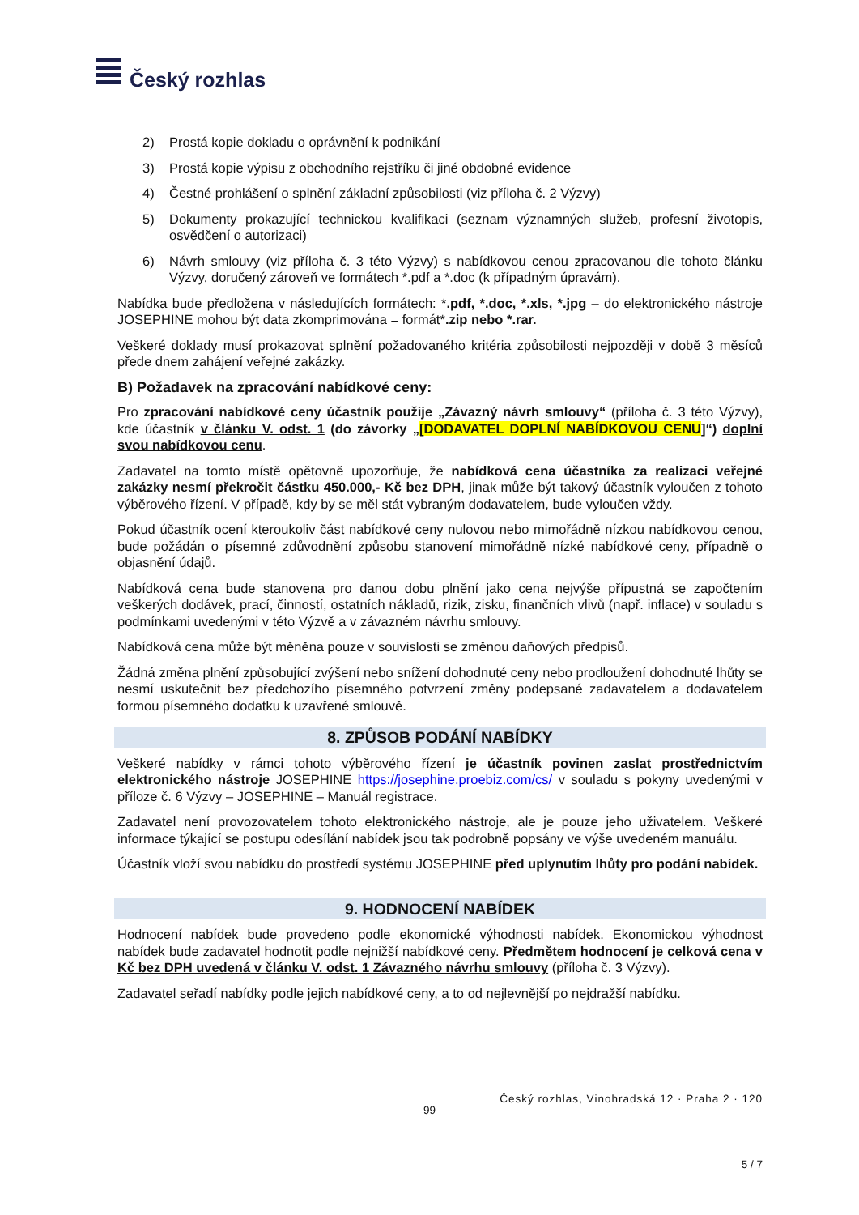Český rozhlas
2) Prostá kopie dokladu o oprávnění k podnikání
3) Prostá kopie výpisu z obchodního rejstříku či jiné obdobné evidence
4) Čestné prohlášení o splnění základní způsobilosti (viz příloha č. 2 Výzvy)
5) Dokumenty prokazující technickou kvalifikaci (seznam významných služeb, profesní životopis, osvědčení o autorizaci)
6) Návrh smlouvy (viz příloha č. 3 této Výzvy) s nabídkovou cenou zpracovanou dle tohoto článku Výzvy, doručený zároveň ve formátech *.pdf a *.doc (k případným úpravám).
Nabídka bude předložena v následujících formátech: *.pdf, *.doc, *.xls, *.jpg – do elektronického nástroje JOSEPHINE mohou být data zkomprimována = formát*.zip nebo *.rar.
Veškeré doklady musí prokazovat splnění požadovaného kritéria způsobilosti nejpozději v době 3 měsíců přede dnem zahájení veřejné zakázky.
B) Požadavek na zpracování nabídkové ceny:
Pro zpracování nabídkové ceny účastník použije „Závazný návrh smlouvy“ (příloha č. 3 této Výzvy), kde účastník v článku V. odst. 1 (do závorky „[DODAVATEL DOPLNÍ NABÍDKOVOU CENU]“) doplní svou nabídkovou cenu.
Zadavatel na tomto místě opětovně upozorňuje, že nabídková cena účastníka za realizaci veřejné zakázky nesmí překročit částku 450.000,- Kč bez DPH, jinak může být takový účastník vyloučen z tohoto výběrového řízení. V případě, kdy by se měl stát vybraným dodavatelem, bude vyloučen vždy.
Pokud účastník ocení kteroukoliv část nabídkové ceny nulovou nebo mimořádně nízkou nabídkovou cenou, bude požádán o písemné zdůvodnění způsobu stanovení mimořádně nízké nabídkové ceny, případně o objasnění údajů.
Nabídková cena bude stanovena pro danou dobu plnění jako cena nejvýše přípustná se započtením veškerých dodávek, prací, činností, ostatních nákladů, rizik, zisku, finančních vlivů (např. inflace) v souladu s podmínkami uvedenými v této Výzvě a v závazném návrhu smlouvy.
Nabídková cena může být měněna pouze v souvislosti se změnou daňových předpisů.
Žádná změna plnění způsobující zvýšení nebo snížení dohodnuté ceny nebo prodloužení dohodnuté lhůty se nesmí uskutečnit bez předchozího písemného potvrzení změny podepsané zadavatelem a dodavatelem formou písemného dodatku k uzavřené smlouvě.
8. ZPŮSOB PODÁNÍ NABÍDKY
Veškeré nabídky v rámci tohoto výběrového řízení je účastník povinen zaslat prostřednictvím elektronického nástroje JOSEPHINE https://josephine.proebiz.com/cs/ v souladu s pokyny uvedenými v příloze č. 6 Výzvy – JOSEPHINE – Manuál registrace.
Zadavatel není provozovatelem tohoto elektronického nástroje, ale je pouze jeho uživatelem. Veškeré informace týkající se postupu odesílání nabídek jsou tak podrobně popsány ve výše uvedeném manuálu.
Účastník vloží svou nabídku do prostředí systému JOSEPHINE před uplynutím lhůty pro podání nabídek.
9. HODNOCENÍ NABÍDEK
Hodnocení nabídek bude provedeno podle ekonomické výhodnosti nabídek. Ekonomickou výhodnost nabídek bude zadavatel hodnotit podle nejnižší nabídkové ceny. Předmětem hodnocení je celková cena v Kč bez DPH uvedená v článku V. odst. 1 Závazného návrhu smlouvy (příloha č. 3 Výzvy).
Zadavatel seřadí nabídky podle jejich nabídkové ceny, a to od nejlevnější po nejdražší nabídku.
Český rozhlas, Vinohradská 12 · Praha 2 · 120
99
5 / 7